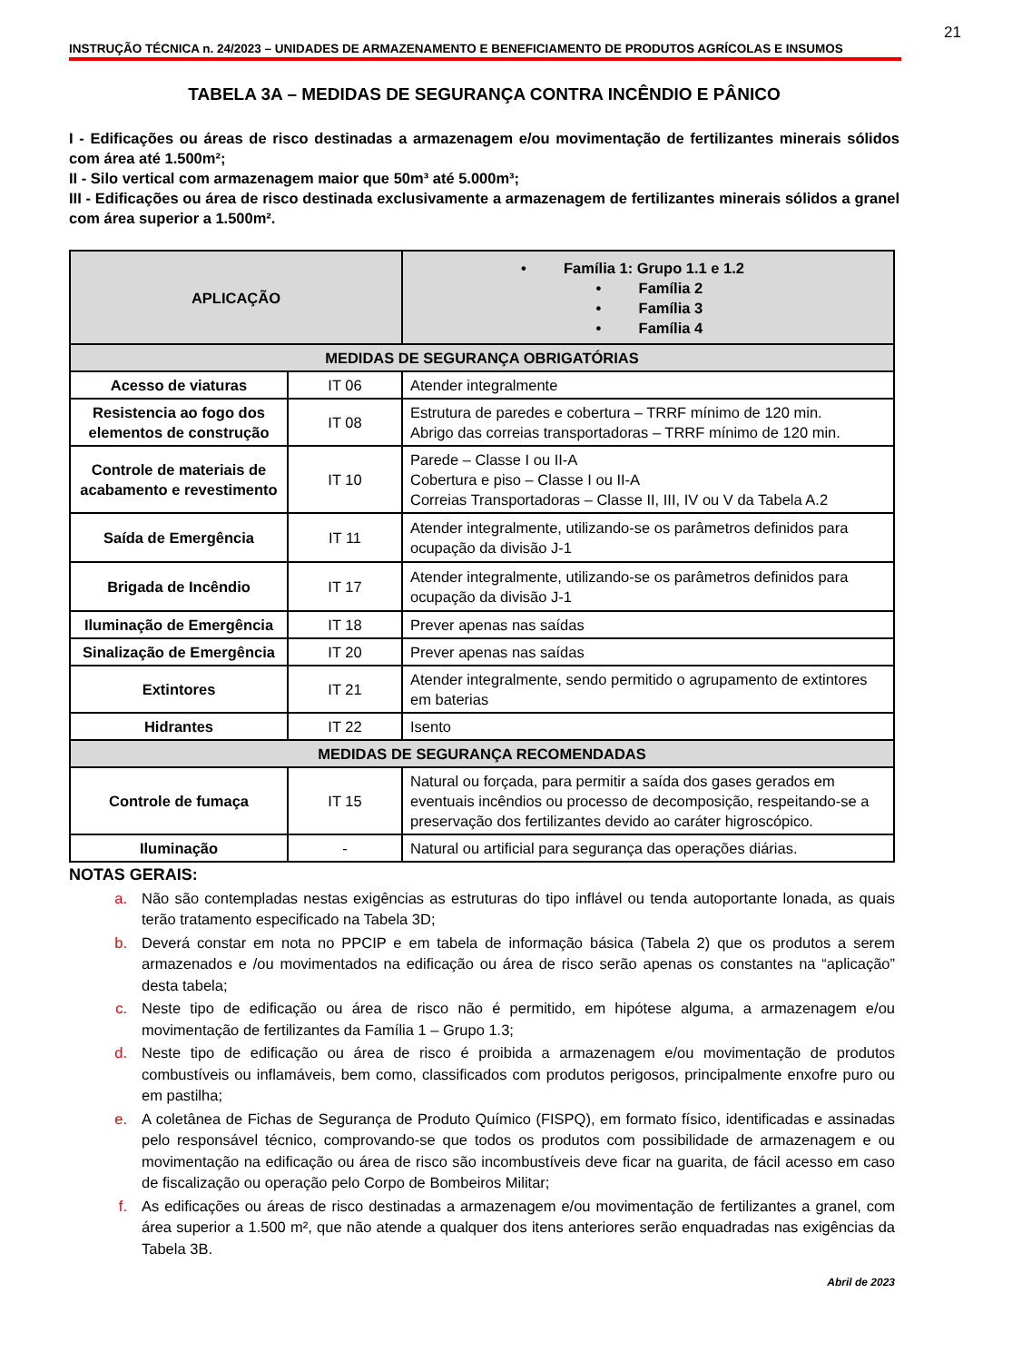21
INSTRUÇÃO TÉCNICA n. 24/2023 – UNIDADES DE ARMAZENAMENTO E BENEFICIAMENTO DE PRODUTOS AGRÍCOLAS E INSUMOS
TABELA 3A – MEDIDAS DE SEGURANÇA CONTRA INCÊNDIO E PÂNICO
I - Edificações ou áreas de risco destinadas a armazenagem e/ou movimentação de fertilizantes minerais sólidos com área até 1.500m²;
II - Silo vertical com armazenagem maior que 50m³ até 5.000m³;
III - Edificações ou área de risco destinada exclusivamente a armazenagem de fertilizantes minerais sólidos a granel com área superior a 1.500m².
| APLICAÇÃO | | • Família 1: Grupo 1.1 e 1.2 • Família 2 • Família 3 • Família 4 |
| --- | --- | --- |
| MEDIDAS DE SEGURANÇA OBRIGATÓRIAS | | |
| Acesso de viaturas | IT 06 | Atender integralmente |
| Resistencia ao fogo dos elementos de construção | IT 08 | Estrutura de paredes e cobertura – TRRF mínimo de 120 min. Abrigo das correias transportadoras – TRRF mínimo de 120 min. |
| Controle de materiais de acabamento e revestimento | IT 10 | Parede – Classe I ou II-A Cobertura e piso – Classe I ou II-A Correias Transportadoras – Classe II, III, IV ou V da Tabela A.2 |
| Saída de Emergência | IT 11 | Atender integralmente, utilizando-se os parâmetros definidos para ocupação da divisão J-1 |
| Brigada de Incêndio | IT 17 | Atender integralmente, utilizando-se os parâmetros definidos para ocupação da divisão J-1 |
| Iluminação de Emergência | IT 18 | Prever apenas nas saídas |
| Sinalização de Emergência | IT 20 | Prever apenas nas saídas |
| Extintores | IT 21 | Atender integralmente, sendo permitido o agrupamento de extintores em baterias |
| Hidrantes | IT 22 | Isento |
| MEDIDAS DE SEGURANÇA RECOMENDADAS | | |
| Controle de fumaça | IT 15 | Natural ou forçada, para permitir a saída dos gases gerados em eventuais incêndios ou processo de decomposição, respeitando-se a preservação dos fertilizantes devido ao caráter higroscópico. |
| Iluminação | - | Natural ou artificial para segurança das operações diárias. |
NOTAS GERAIS:
a. Não são contempladas nestas exigências as estruturas do tipo inflável ou tenda autoportante lonada, as quais terão tratamento especificado na Tabela 3D;
b. Deverá constar em nota no PPCIP e em tabela de informação básica (Tabela 2) que os produtos a serem armazenados e /ou movimentados na edificação ou área de risco serão apenas os constantes na “aplicação” desta tabela;
c. Neste tipo de edificação ou área de risco não é permitido, em hipótese alguma, a armazenagem e/ou movimentação de fertilizantes da Família 1 – Grupo 1.3;
d. Neste tipo de edificação ou área de risco é proibida a armazenagem e/ou movimentação de produtos combustíveis ou inflamáveis, bem como, classificados com produtos perigosos, principalmente enxofre puro ou em pastilha;
e. A coletânea de Fichas de Segurança de Produto Químico (FISPQ), em formato físico, identificadas e assinadas pelo responsável técnico, comprovando-se que todos os produtos com possibilidade de armazenagem e ou movimentação na edificação ou área de risco são incombustíveis deve ficar na guarita, de fácil acesso em caso de fiscalização ou operação pelo Corpo de Bombeiros Militar;
f. As edificações ou áreas de risco destinadas a armazenagem e/ou movimentação de fertilizantes a granel, com área superior a 1.500 m², que não atende a qualquer dos itens anteriores serão enquadradas nas exigências da Tabela 3B.
Abril de 2023